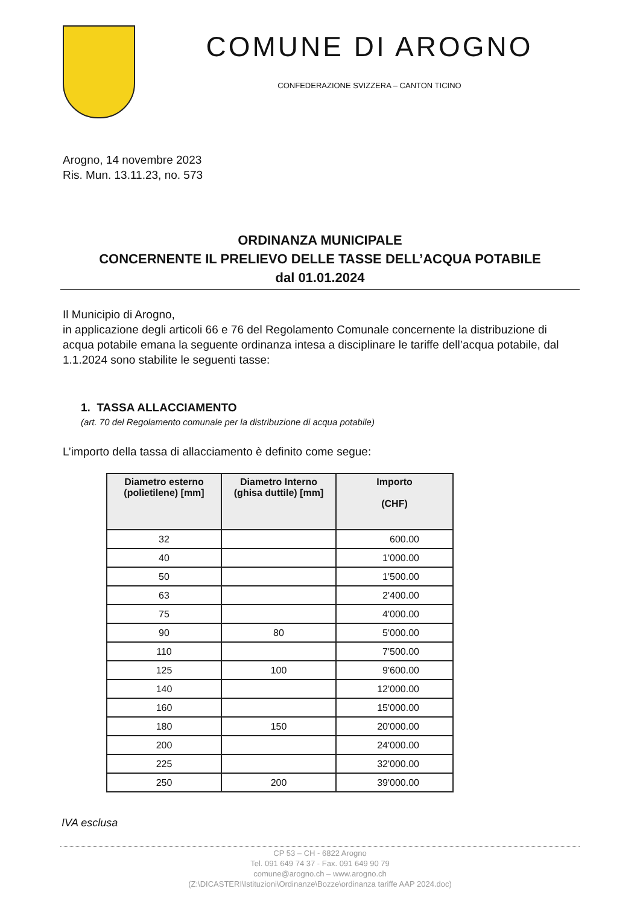COMUNE DI AROGNO
CONFEDERAZIONE SVIZZERA – CANTON TICINO
Arogno, 14 novembre 2023
Ris. Mun. 13.11.23, no. 573
ORDINANZA MUNICIPALE
CONCERNENTE IL PRELIEVO DELLE TASSE DELL’ACQUA POTABILE
dal 01.01.2024
Il Municipio di Arogno,
in applicazione degli articoli 66 e 76 del Regolamento Comunale concernente la distribuzione di acqua potabile emana la seguente ordinanza intesa a disciplinare le tariffe dell’acqua potabile, dal 1.1.2024 sono stabilite le seguenti tasse:
1. TASSA ALLACCIAMENTO
(art. 70 del Regolamento comunale per la distribuzione di acqua potabile)
L’importo della tassa di allacciamento è definito come segue:
| Diametro esterno (polietilene) [mm] | Diametro Interno (ghisa duttile) [mm] | Importo (CHF) |
| --- | --- | --- |
| 32 | | 600.00 |
| 40 | | 1'000.00 |
| 50 | | 1'500.00 |
| 63 | | 2'400.00 |
| 75 | | 4'000.00 |
| 90 | 80 | 5'000.00 |
| 110 | | 7'500.00 |
| 125 | 100 | 9'600.00 |
| 140 | | 12'000.00 |
| 160 | | 15'000.00 |
| 180 | 150 | 20'000.00 |
| 200 | | 24'000.00 |
| 225 | | 32'000.00 |
| 250 | 200 | 39'000.00 |
IVA esclusa
CP 53 – CH - 6822 Arogno
Tel. 091 649 74 37 - Fax. 091 649 90 79
comune@arogno.ch – www.arogno.ch
(Z:\DICASTERI\Istituzioni\Ordinanze\Bozze\ordinanza tariffe AAP 2024.doc)